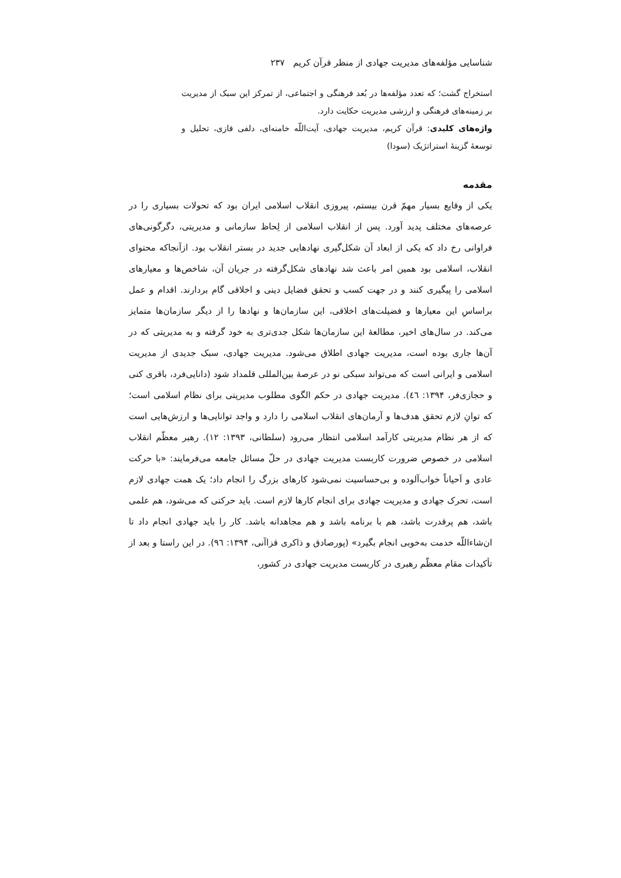شناسایی مؤلفه‌های مدیریت جهادی از منظر قرآن کریم ۲۳۷
استخراج گشت؛ که تعدد مؤلفه‌ها در بُعد فرهنگی و اجتماعی، از تمرکز این سبک از مدیریت بر زمینه‌های فرهنگی و ارزشی مدیریت حکایت دارد.
واژه‌های کلیدی: قرآن کریم، مدیریت جهادی، آیت‌اللّه خامنه‌ای، دلفی فازی، تحلیل و توسعهٔ گزینهٔ استراتژیک (سودا)
مقدمه
یکی از وقایع بسیار مهمّ قرن بیستم، پیروزی انقلاب اسلامی ایران بود که تحولات بسیاری را در عرصه‌های مختلف پدید آورد. پس از انقلاب اسلامی از لِحاظ سازمانی و مدیریتی، دگرگونی‌های فراوانی رخ داد که یکی از ابعاد آن شکل‌گیری نهادهایی جدید در بستر انقلاب بود. ازآنجاکه محتوای انقلاب، اسلامی بود همین امر باعث شد نهادهای شکل‌گرفته در جریان آن، شاخص‌ها و معیارهای اسلامی را پیگیری کنند و در جهت کسب و تحقق فضایل دینی و اخلاقی گام بردارند. اقدام و عمل براساسِ این معیارها و فضیلت‌های اخلاقی، این سازمان‌ها و نهادها را از دیگر سازمان‌ها متمایز می‌کند. در سال‌های اخیر، مطالعهٔ این سازمان‌ها شکل جدی‌تری به خود گرفته و به مدیریتی که در آن‌ها جاری بوده است، مدیریت جهادی اطلاق می‌شود. مدیریت جهادی، سبک جدیدی از مدیریت اسلامی و ایرانی است که می‌تواند سبکی نو در عرصهٔ بین‌المللی قلمداد شود (دانایی‌فرد، باقری کنی و حجازی‌فر، ۱۳۹۴: ٤٦). مدیریت جهادی در حکم الگوی مطلوب مدیریتی برای نظام اسلامی است؛ که توانِ لازم تحقق هدف‌ها و آرمان‌های انقلاب اسلامی را دارد و واجد توانایی‌ها و ارزش‌هایی است که از هر نظام مدیریتی کارآمد اسلامی انتظار می‌رود (سلطانی، ۱۳۹۳: ۱۲). رهبر معظّم انقلاب اسلامی در خصوص ضرورت کاربست مدیریت جهادی در حلّ مسائل جامعه می‌فرمایند: «با حرکت عادی و اَحیاناً خواب‌آلوده و بی‌حساسیت نمی‌شود کارهای بزرگ را انجام داد؛ یک همت جهادی لازم است، تحرک جهادی و مدیریت جهادی برای انجام کارها لازم است. باید حرکتی که می‌شود، هم علمی باشد، هم پرقدرت باشد، هم با برنامه باشد و هم مجاهدانه باشد. کار را باید جهادی انجام داد تا ان‌شاءاللّه خدمت به‌خوبی انجام بگیرد» (پورصادق و ذاکری قزاآنی، ۱۳۹۴: ۹٦). در این راستا و بعد از تأکیدات مقام معظّم رهبری در کاربست مدیریت جهادی در کشور،